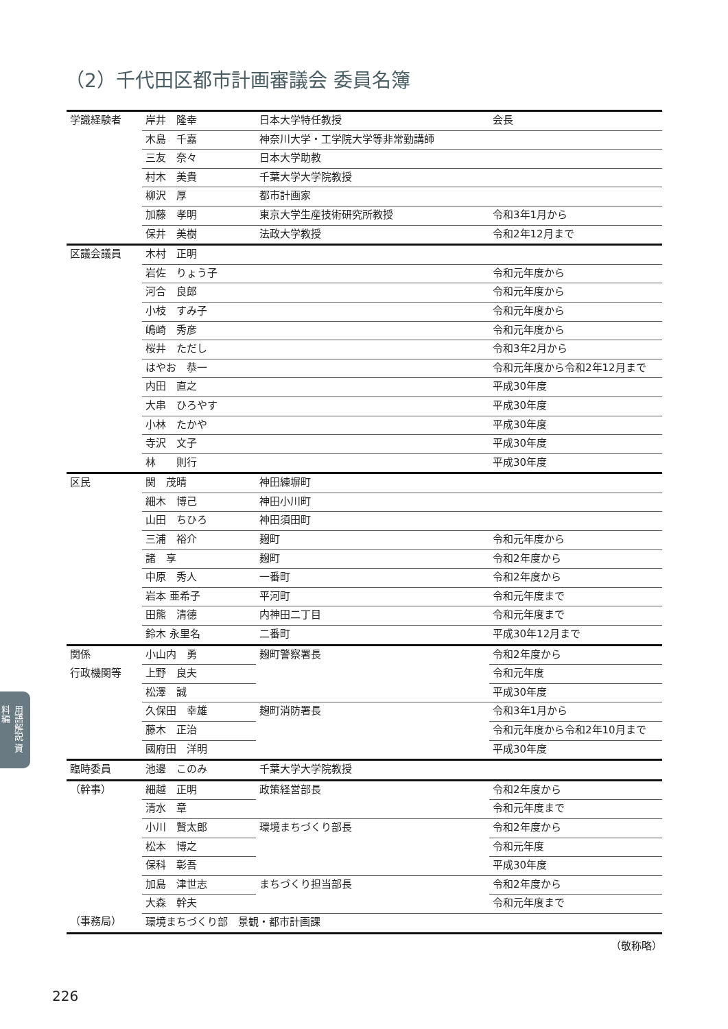（2）千代田区都市計画審議会 委員名簿
| 学識経験者 | 岸井 隆幸 | 日本大学特任教授 | 会長 |
| | 木島 千嘉 | 神奈川大学・工学院大学等非常勤講師 | |
| | 三友 奈々 | 日本大学助教 | |
| | 村木 美貴 | 千葉大学大学院教授 | |
| | 柳沢 厚 | 都市計画家 | |
| | 加藤 孝明 | 東京大学生産技術研究所教授 | 令和3年1月から |
| | 保井 美樹 | 法政大学教授 | 令和2年12月まで |
| 区議会議員 | 木村 正明 | | |
| | 岩佐 りょう子 | | 令和元年度から |
| | 河合 良郎 | | 令和元年度から |
| | 小枝 すみ子 | | 令和元年度から |
| | 嶋崎 秀彦 | | 令和元年度から |
| | 桜井 ただし | | 令和3年2月から |
| | はやお 恭一 | | 令和元年度から令和2年12月まで |
| | 内田 直之 | | 平成30年度 |
| | 大串 ひろやす | | 平成30年度 |
| | 小林 たかや | | 平成30年度 |
| | 寺沢 文子 | | 平成30年度 |
| | 林 則行 | | 平成30年度 |
| 区民 | 関 茂晴 | 神田練塀町 | |
| | 細木 博己 | 神田小川町 | |
| | 山田 ちひろ | 神田須田町 | |
| | 三浦 裕介 | 麹町 | 令和元年度から |
| | 諸 享 | 麹町 | 令和2年度から |
| | 中原 秀人 | 一番町 | 令和2年度から |
| | 岩本 亜希子 | 平河町 | 令和元年度まで |
| | 田熊 清德 | 内神田二丁目 | 令和元年度まで |
| | 鈴木 永里名 | 二番町 | 平成30年12月まで |
| 関係 | 小山内 勇 | 麹町警察署長 | 令和2年度から |
| 行政機関等 | 上野 良夫 | | 令和元年度 |
| | 松澤 誠 | | 平成30年度 |
| | 久保田 幸雄 | 麹町消防署長 | 令和3年1月から |
| | 藤木 正治 | | 令和元年度から令和2年10月まで |
| | 國府田 洋明 | | 平成30年度 |
| 臨時委員 | 池邊 このみ | 千葉大学大学院教授 | |
| （幹事） | 細越 正明 | 政策経営部長 | 令和2年度から |
| | 清水 章 | | 令和元年度まで |
| | 小川 賢太郎 | 環境まちづくり部長 | 令和2年度から |
| | 松本 博之 | | 令和元年度 |
| | 保科 彰吾 | | 平成30年度 |
| | 加島 津世志 | まちづくり担当部長 | 令和2年度から |
| | 大森 幹夫 | | 令和元年度まで |
| （事務局） | 環境まちづくり部 景観・都市計画課 | | |
（敬称略）
用語解説 資料編
226